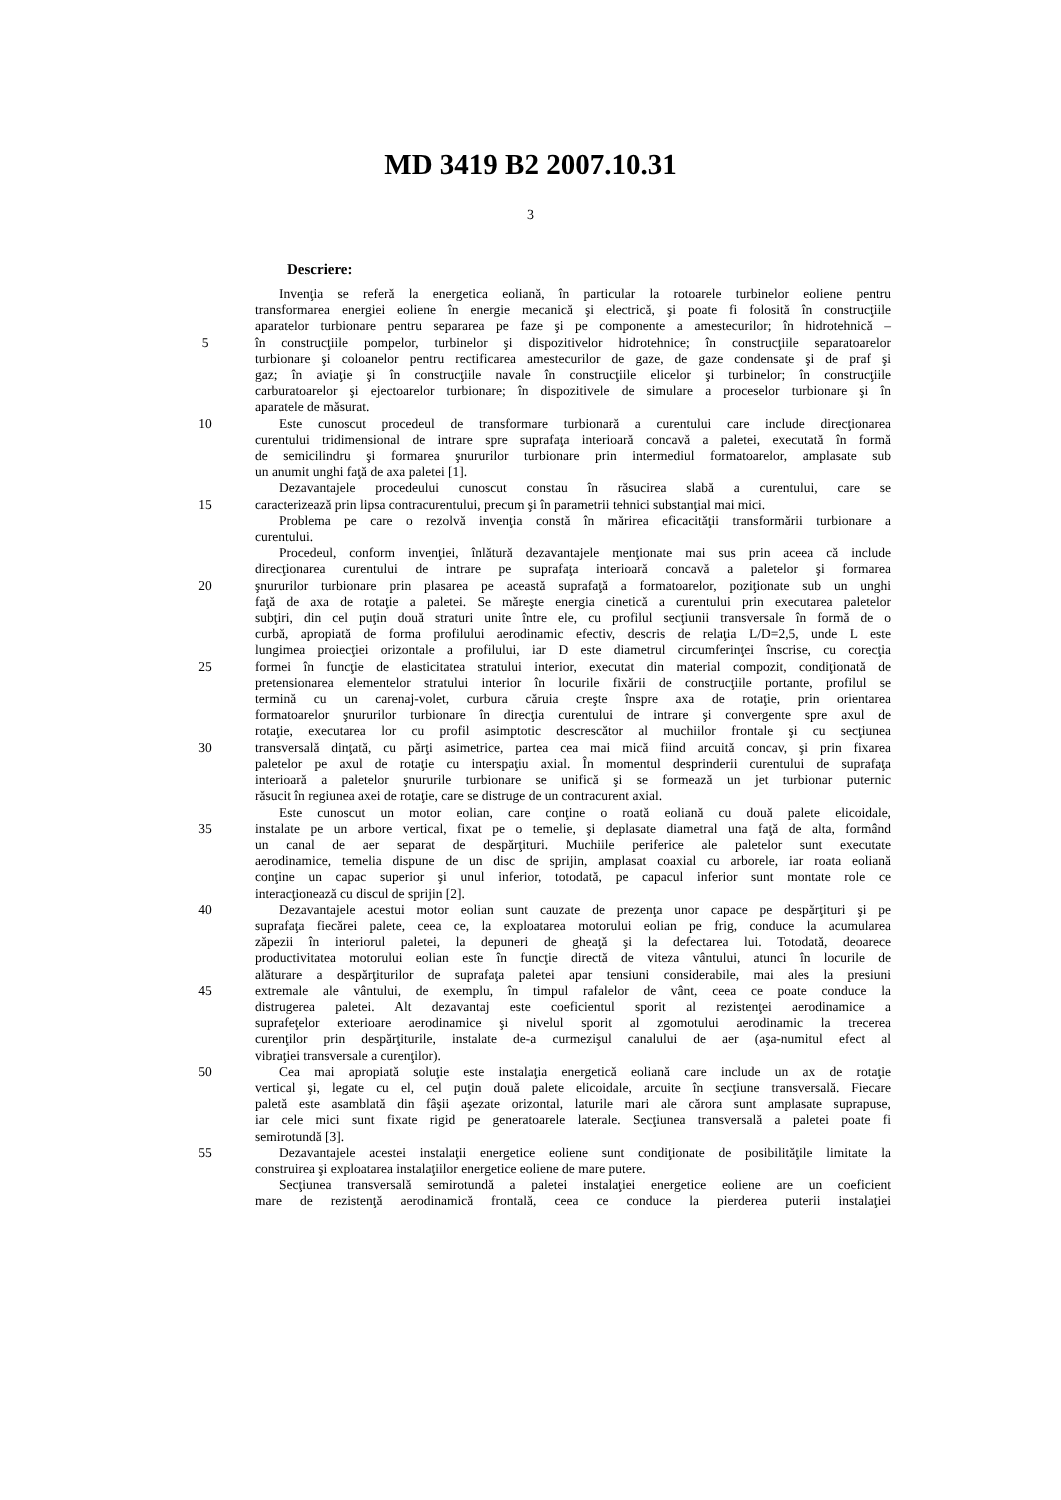MD 3419 B2 2007.10.31
3
Descriere:
Invenţia se referă la energetica eoliană, în particular la rotoarele turbinelor eoliene pentru
transformarea energiei eoliene în energie mecanică şi electrică, şi poate fi folosită în construcţiile
aparatelor turbionare pentru separarea pe faze şi pe componente a amestecurilor; în hidrotehnică –
5 în construcţiile pompelor, turbinelor şi dispozitivelor hidrotehnice; în construcţiile separatoarelor
turbionare şi coloanelor pentru rectificarea amestecurilor de gaze, de gaze condensate şi de praf şi
gaz; în aviaţie şi în construcţiile navale în construcţiile elicelor şi turbinelor; în construcţiile
carburatoarelor şi ejectoarelor turbionare; în dispozitivele de simulare a proceselor turbionare şi în
aparatele de măsurat.
10 Este cunoscut procedeul de transformare turbionară a curentului care include direcţionarea
curentului tridimensional de intrare spre suprafaţa interioară concavă a paletei, executată în formă
de semicilindru şi formarea şnururilor turbionare prin intermediul formatoarelor, amplasate sub
un anumit unghi faţă de axa paletei [1].
Dezavantajele procedeului cunoscut constau în răsucirea slabă a curentului, care se
15 caracterizează prin lipsa contracurentului, precum şi în parametrii tehnici substanţial mai mici.
Problema pe care o rezolvă invenţia constă în mărirea eficacităţii transformării turbionare a
curentului.
Procedeul, conform invenţiei, înlătură dezavantajele menţionate mai sus prin aceea că include
direcţionarea curentului de intrare pe suprafaţa interioară concavă a paletelor şi formarea
20 şnururilor turbionare prin plasarea pe această suprafaţă a formatoarelor, poziţionate sub un unghi
faţă de axa de rotaţie a paletei. Se măreşte energia cinetică a curentului prin executarea paletelor
subţiri, din cel puţin două straturi unite între ele, cu profilul secţiunii transversale în formă de o
curbă, apropiată de forma profilului aerodinamic efectiv, descris de relaţia L/D=2,5, unde L este
lungimea proiecţiei orizontale a profilului, iar D este diametrul circumferinţei înscrise, cu corecţia
25 formei în funcţie de elasticitatea stratului interior, executat din material compozit, condiţionată de
pretensionarea elementelor stratului interior în locurile fixării de construcţiile portante, profilul se
termină cu un carenaj-volet, curbura căruia creşte înspre axa de rotaţie, prin orientarea
formatoarelor şnururilor turbionare în direcţia curentului de intrare şi convergente spre axul de
rotaţie, executarea lor cu profil asimptotic descrescător al muchiilor frontale şi cu secţiunea
30 transversală dinţată, cu părţi asimetrice, partea cea mai mică fiind arcuită concav, şi prin fixarea
paletelor pe axul de rotaţie cu interspaţiu axial. În momentul desprinderii curentului de suprafaţa
interioară a paletelor şnururile turbionare se unifică şi se formează un jet turbionar puternic
răsucit în regiunea axei de rotaţie, care se distruge de un contracurent axial.
Este cunoscut un motor eolian, care conţine o roată eoliană cu două palete elicoidale,
35 instalate pe un arbore vertical, fixat pe o temelie, şi deplasate diametral una faţă de alta, formând
un canal de aer separat de despărţituri. Muchiile periferice ale paletelor sunt executate
aerodinamice, temelia dispune de un disc de sprijin, amplasat coaxial cu arborele, iar roata eoliană
conţine un capac superior şi unul inferior, totodată, pe capacul inferior sunt montate role ce
interacţionează cu discul de sprijin [2].
40 Dezavantajele acestui motor eolian sunt cauzate de prezenţa unor capace pe despărţituri şi pe
suprafaţa fiecărei palete, ceea ce, la exploatarea motorului eolian pe frig, conduce la acumularea
zăpezii în interiorul paletei, la depuneri de gheaţă şi la defectarea lui. Totodată, deoarece
productivitatea motorului eolian este în funcţie directă de viteza vântului, atunci în locurile de
alăturare a despărţiturilor de suprafaţa paletei apar tensiuni considerabile, mai ales la presiuni
45 extremale ale vântului, de exemplu, în timpul rafalelor de vânt, ceea ce poate conduce la
distrugerea paletei. Alt dezavantaj este coeficientul sporit al rezistenţei aerodinamice a
suprafeţelor exterioare aerodinamice şi nivelul sporit al zgomotului aerodinamic la trecerea
curenţilor prin despărţiturile, instalate de-a curmezişul canalului de aer (aşa-numitul efect al
vibraţiei transversale a curenţilor).
50 Cea mai apropiată soluţie este instalaţia energetică eoliană care include un ax de rotaţie
vertical şi, legate cu el, cel puţin două palete elicoidale, arcuite în secţiune transversală. Fiecare
paletă este asamblată din fâşii aşezate orizontal, laturile mari ale cărora sunt amplasate suprapuse,
iar cele mici sunt fixate rigid pe generatoarele laterale. Secţiunea transversală a paletei poate fi
semirotundă [3].
55 Dezavantajele acestei instalaţii energetice eoliene sunt condiţionate de posibilităţile limitate la
construirea şi exploatarea instalaţiilor energetice eoliene de mare putere.
Secţiunea transversală semirotundă a paletei instalaţiei energetice eoliene are un coeficient
mare de rezistenţă aerodinamică frontală, ceea ce conduce la pierderea puterii instalaţiei